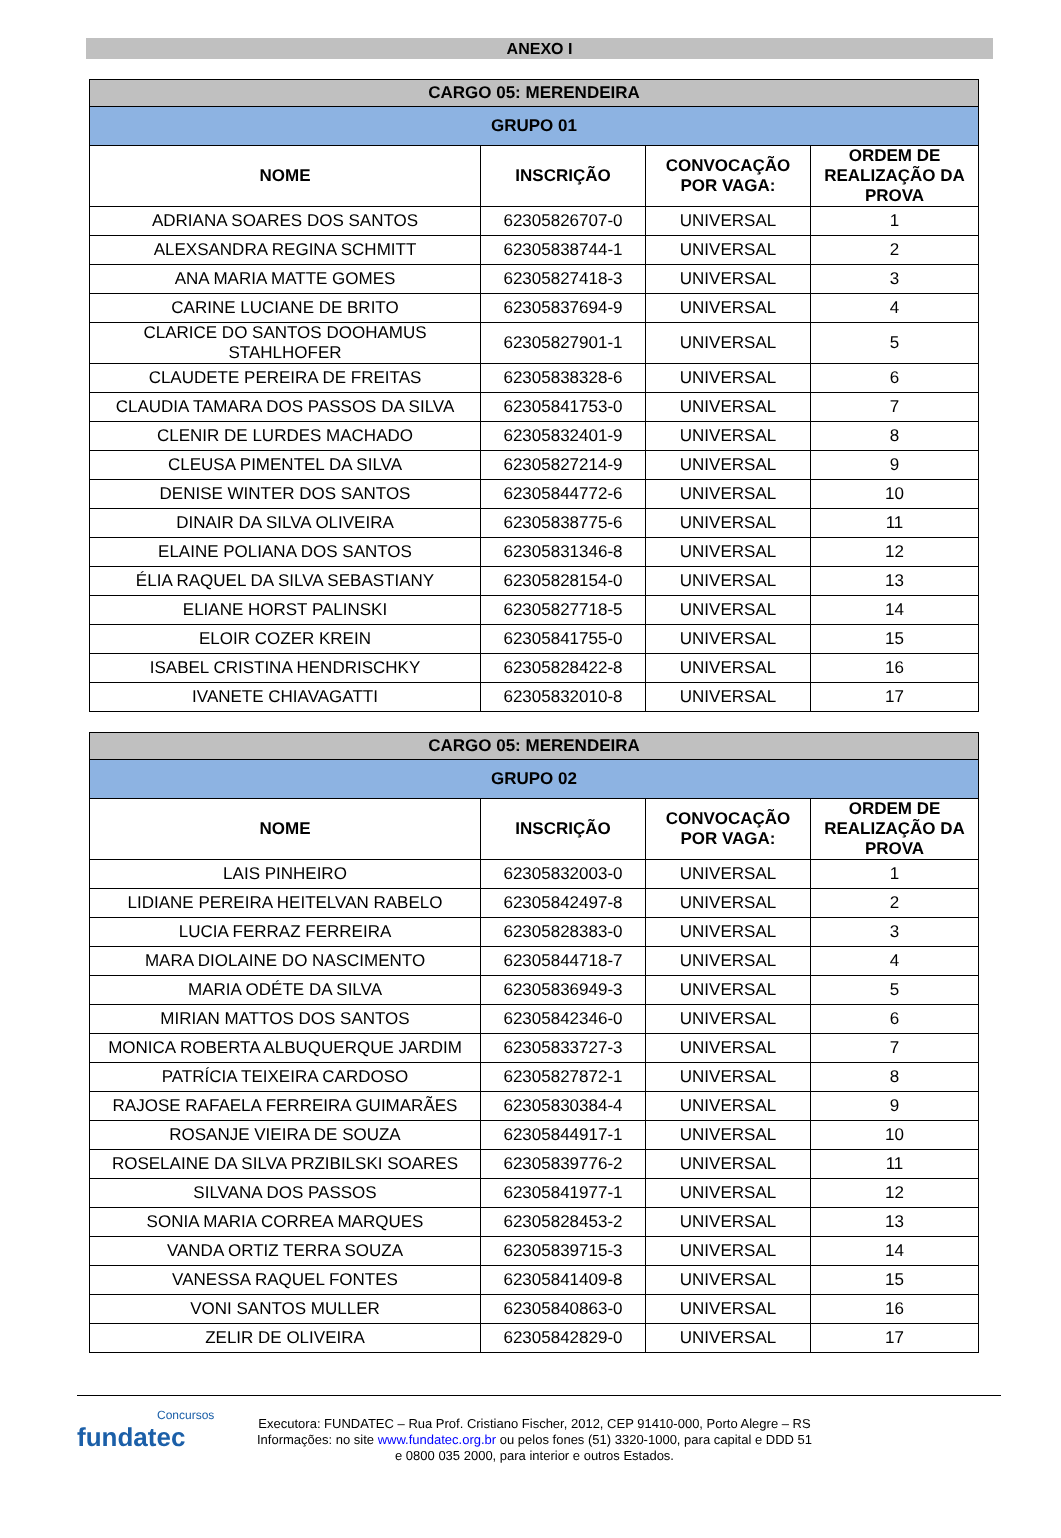ANEXO I
| CARGO 05: MERENDEIRA | | | |
| GRUPO 01 | | | |
| NOME | INSCRIÇÃO | CONVOCAÇÃO POR VAGA: | ORDEM DE REALIZAÇÃO DA PROVA |
| ADRIANA SOARES DOS SANTOS | 62305826707-0 | UNIVERSAL | 1 |
| ALEXSANDRA REGINA SCHMITT | 62305838744-1 | UNIVERSAL | 2 |
| ANA MARIA MATTE GOMES | 62305827418-3 | UNIVERSAL | 3 |
| CARINE LUCIANE DE BRITO | 62305837694-9 | UNIVERSAL | 4 |
| CLARICE DO SANTOS DOOHAMUS STAHLHOFER | 62305827901-1 | UNIVERSAL | 5 |
| CLAUDETE PEREIRA DE FREITAS | 62305838328-6 | UNIVERSAL | 6 |
| CLAUDIA TAMARA DOS PASSOS DA SILVA | 62305841753-0 | UNIVERSAL | 7 |
| CLENIR DE LURDES MACHADO | 62305832401-9 | UNIVERSAL | 8 |
| CLEUSA PIMENTEL DA SILVA | 62305827214-9 | UNIVERSAL | 9 |
| DENISE WINTER DOS SANTOS | 62305844772-6 | UNIVERSAL | 10 |
| DINAIR DA SILVA OLIVEIRA | 62305838775-6 | UNIVERSAL | 11 |
| ELAINE POLIANA DOS SANTOS | 62305831346-8 | UNIVERSAL | 12 |
| ÉLIA RAQUEL DA SILVA SEBASTIANY | 62305828154-0 | UNIVERSAL | 13 |
| ELIANE HORST PALINSKI | 62305827718-5 | UNIVERSAL | 14 |
| ELOIR COZER KREIN | 62305841755-0 | UNIVERSAL | 15 |
| ISABEL CRISTINA HENDRISCHKY | 62305828422-8 | UNIVERSAL | 16 |
| IVANETE CHIAVAGATTI | 62305832010-8 | UNIVERSAL | 17 |
| CARGO 05: MERENDEIRA | | | |
| GRUPO 02 | | | |
| NOME | INSCRIÇÃO | CONVOCAÇÃO POR VAGA: | ORDEM DE REALIZAÇÃO DA PROVA |
| LAIS PINHEIRO | 62305832003-0 | UNIVERSAL | 1 |
| LIDIANE PEREIRA HEITELVAN RABELO | 62305842497-8 | UNIVERSAL | 2 |
| LUCIA FERRAZ FERREIRA | 62305828383-0 | UNIVERSAL | 3 |
| MARA DIOLAINE DO NASCIMENTO | 62305844718-7 | UNIVERSAL | 4 |
| MARIA ODÉTE DA SILVA | 62305836949-3 | UNIVERSAL | 5 |
| MIRIAN MATTOS DOS SANTOS | 62305842346-0 | UNIVERSAL | 6 |
| MONICA ROBERTA ALBUQUERQUE JARDIM | 62305833727-3 | UNIVERSAL | 7 |
| PATRÍCIA TEIXEIRA CARDOSO | 62305827872-1 | UNIVERSAL | 8 |
| RAJOSE RAFAELA FERREIRA GUIMARÃES | 62305830384-4 | UNIVERSAL | 9 |
| ROSANJE VIEIRA DE SOUZA | 62305844917-1 | UNIVERSAL | 10 |
| ROSELAINE DA SILVA PRZIBILSKI SOARES | 62305839776-2 | UNIVERSAL | 11 |
| SILVANA DOS PASSOS | 62305841977-1 | UNIVERSAL | 12 |
| SONIA MARIA CORREA MARQUES | 62305828453-2 | UNIVERSAL | 13 |
| VANDA ORTIZ TERRA SOUZA | 62305839715-3 | UNIVERSAL | 14 |
| VANESSA RAQUEL FONTES | 62305841409-8 | UNIVERSAL | 15 |
| VONI SANTOS MULLER | 62305840863-0 | UNIVERSAL | 16 |
| ZELIR DE OLIVEIRA | 62305842829-0 | UNIVERSAL | 17 |
Concursos
fundatec
Executora: FUNDATEC – Rua Prof. Cristiano Fischer, 2012, CEP 91410-000, Porto Alegre – RS
Informações: no site www.fundatec.org.br ou pelos fones (51) 3320-1000, para capital e DDD 51
e 0800 035 2000, para interior e outros Estados.